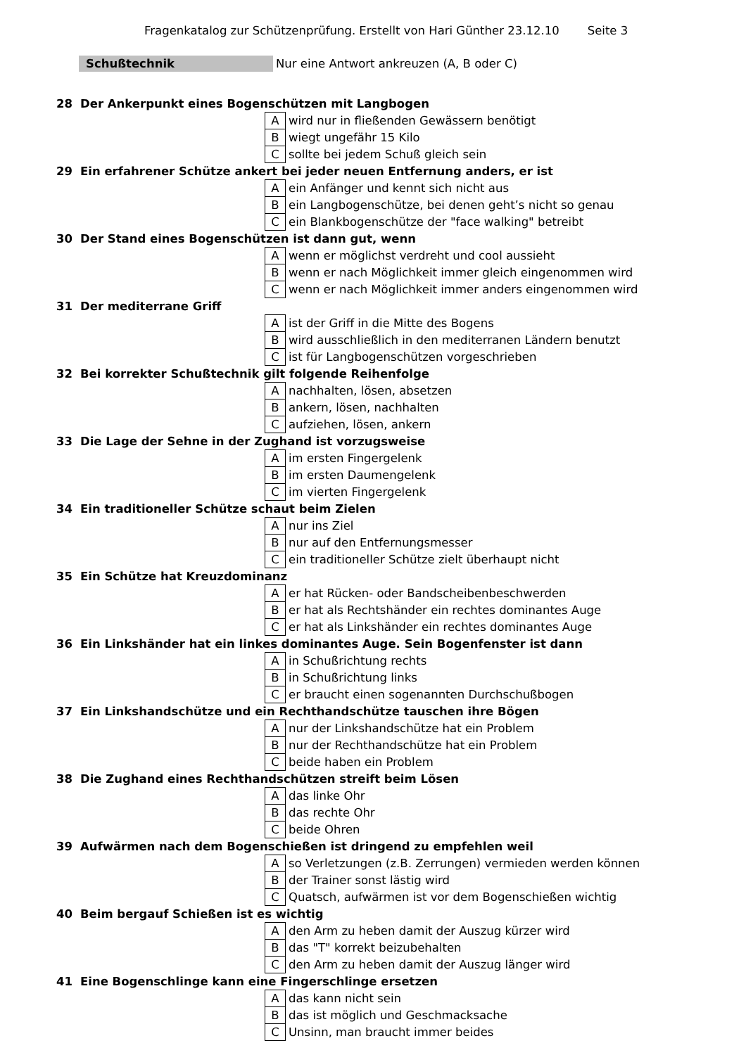Fragenkatalog zur Schützenprüfung. Erstellt von Hari Günther 23.12.10 Seite 3
Schußtechnik Nur eine Antwort ankreuzen (A, B oder C)
| 28 | Der Ankerpunkt eines Bogenschützen mit Langbogen | | |
| | | A | wird nur in fließenden Gewässern benötigt |
| | | B | wiegt ungefähr 15 Kilo |
| | | C | sollte bei jedem Schuß gleich sein |
| 29 | Ein erfahrener Schütze ankert bei jeder neuen Entfernung anders, er ist | | |
| | | A | ein Anfänger und kennt sich nicht aus |
| | | B | ein Langbogenschütze, bei denen geht’s nicht so genau |
| | | C | ein Blankbogenschütze der "face walking" betreibt |
| 30 | Der Stand eines Bogenschützen ist dann gut, wenn | | |
| | | A | wenn er möglichst verdreht und cool aussieht |
| | | B | wenn er nach Möglichkeit immer gleich eingenommen wird |
| | | C | wenn er nach Möglichkeit immer anders eingenommen wird |
| 31 | Der mediterrane Griff | | |
| | | A | ist der Griff in die Mitte des Bogens |
| | | B | wird ausschließlich in den mediterranen Ländern benutzt |
| | | C | ist für Langbogenschützen vorgeschrieben |
| 32 | Bei korrekter Schußtechnik gilt folgende Reihenfolge | | |
| | | A | nachhalten, lösen, absetzen |
| | | B | ankern, lösen, nachhalten |
| | | C | aufziehen, lösen, ankern |
| 33 | Die Lage der Sehne in der Zughand ist vorzugsweise | | |
| | | A | im ersten Fingergelenk |
| | | B | im ersten Daumengelenk |
| | | C | im vierten Fingergelenk |
| 34 | Ein traditioneller Schütze schaut beim Zielen | | |
| | | A | nur ins Ziel |
| | | B | nur auf den Entfernungsmesser |
| | | C | ein traditioneller Schütze zielt überhaupt nicht |
| 35 | Ein Schütze hat Kreuzdominanz | | |
| | | A | er hat Rücken- oder Bandscheibenbeschwerden |
| | | B | er hat als Rechtshänder ein rechtes dominantes Auge |
| | | C | er hat als Linkshänder ein rechtes dominantes Auge |
| 36 | Ein Linkshänder hat ein linkes dominantes Auge. Sein Bogenfenster ist dann | | |
| | | A | in Schußrichtung rechts |
| | | B | in Schußrichtung links |
| | | C | er braucht einen sogenannten Durchschußbogen |
| 37 | Ein Linkshandschütze und ein Rechthandschütze tauschen ihre Bögen | | |
| | | A | nur der Linkshandschütze hat ein Problem |
| | | B | nur der Rechthandschütze hat ein Problem |
| | | C | beide haben ein Problem |
| 38 | Die Zughand eines Rechthandschützen streift beim Lösen | | |
| | | A | das linke Ohr |
| | | B | das rechte Ohr |
| | | C | beide Ohren |
| 39 | Aufwärmen nach dem Bogenschießen ist dringend zu empfehlen weil | | |
| | | A | so Verletzungen (z.B. Zerrungen) vermieden werden können |
| | | B | der Trainer sonst lästig wird |
| | | C | Quatsch, aufwärmen ist vor dem Bogenschießen wichtig |
| 40 | Beim bergauf Schießen ist es wichtig | | |
| | | A | den Arm zu heben damit der Auszug kürzer wird |
| | | B | das "T" korrekt beizubehalten |
| | | C | den Arm zu heben damit der Auszug länger wird |
| 41 | Eine Bogenschlinge kann eine Fingerschlinge ersetzen | | |
| | | A | das kann nicht sein |
| | | B | das ist möglich und Geschmacksache |
| | | C | Unsinn, man braucht immer beides |